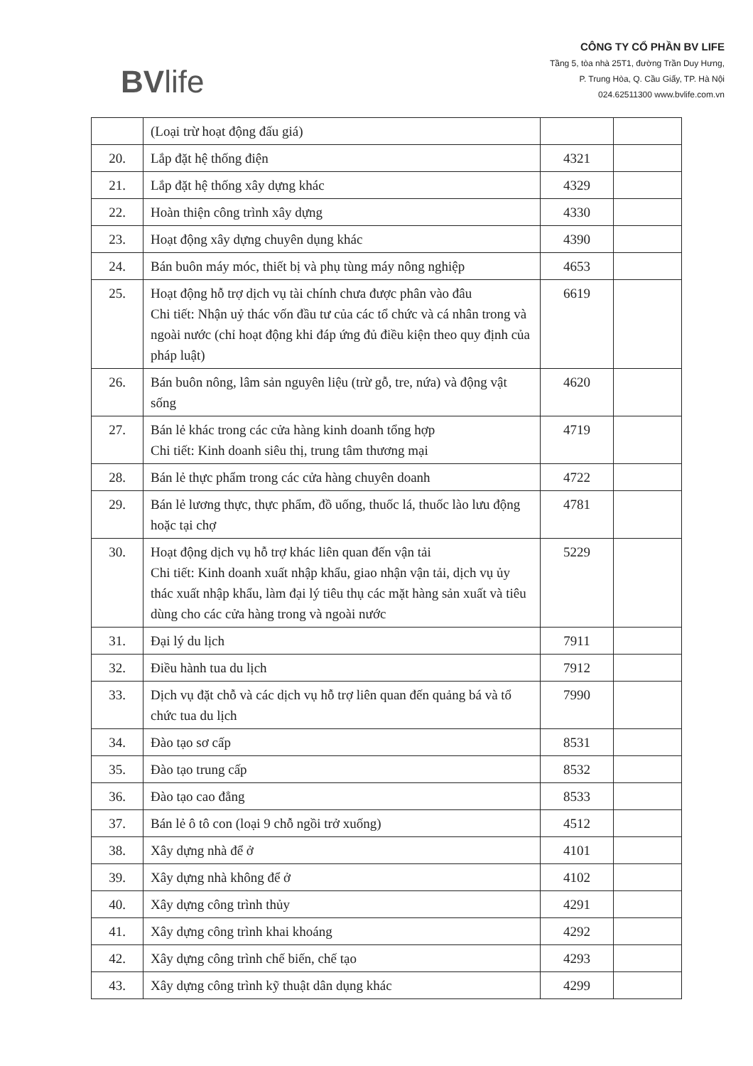BVlife
CÔNG TY CỔ PHẦN BV LIFE
Tầng 5, tòa nhà 25T1, đường Trần Duy Hưng,
P. Trung Hòa, Q. Cầu Giấy, TP. Hà Nội
024.62511300 www.bvlife.com.vn
| | (Loại trừ hoạt động đấu giá) | | |
| 20. | Lắp đặt hệ thống điện | 4321 | |
| 21. | Lắp đặt hệ thống xây dựng khác | 4329 | |
| 22. | Hoàn thiện công trình xây dựng | 4330 | |
| 23. | Hoạt động xây dựng chuyên dụng khác | 4390 | |
| 24. | Bán buôn máy móc, thiết bị và phụ tùng máy nông nghiệp | 4653 | |
| 25. | Hoạt động hỗ trợ dịch vụ tài chính chưa được phân vào đâu Chi tiết: Nhận uỷ thác vốn đầu tư của các tổ chức và cá nhân trong và ngoài nước (chỉ hoạt động khi đáp ứng đủ điều kiện theo quy định của pháp luật) | 6619 | |
| 26. | Bán buôn nông, lâm sản nguyên liệu (trừ gỗ, tre, nứa) và động vật sống | 4620 | |
| 27. | Bán lẻ khác trong các cửa hàng kinh doanh tổng hợp Chi tiết: Kinh doanh siêu thị, trung tâm thương mại | 4719 | |
| 28. | Bán lẻ thực phẩm trong các cửa hàng chuyên doanh | 4722 | |
| 29. | Bán lẻ lương thực, thực phẩm, đồ uống, thuốc lá, thuốc lào lưu động hoặc tại chợ | 4781 | |
| 30. | Hoạt động dịch vụ hỗ trợ khác liên quan đến vận tải Chi tiết: Kinh doanh xuất nhập khẩu, giao nhận vận tải, dịch vụ ủy thác xuất nhập khẩu, làm đại lý tiêu thụ các mặt hàng sản xuất và tiêu dùng cho các cửa hàng trong và ngoài nước | 5229 | |
| 31. | Đại lý du lịch | 7911 | |
| 32. | Điều hành tua du lịch | 7912 | |
| 33. | Dịch vụ đặt chỗ và các dịch vụ hỗ trợ liên quan đến quảng bá và tổ chức tua du lịch | 7990 | |
| 34. | Đào tạo sơ cấp | 8531 | |
| 35. | Đào tạo trung cấp | 8532 | |
| 36. | Đào tạo cao đẳng | 8533 | |
| 37. | Bán lẻ ô tô con (loại 9 chỗ ngồi trở xuống) | 4512 | |
| 38. | Xây dựng nhà để ở | 4101 | |
| 39. | Xây dựng nhà không để ở | 4102 | |
| 40. | Xây dựng công trình thủy | 4291 | |
| 41. | Xây dựng công trình khai khoáng | 4292 | |
| 42. | Xây dựng công trình chế biến, chế tạo | 4293 | |
| 43. | Xây dựng công trình kỹ thuật dân dụng khác | 4299 | |